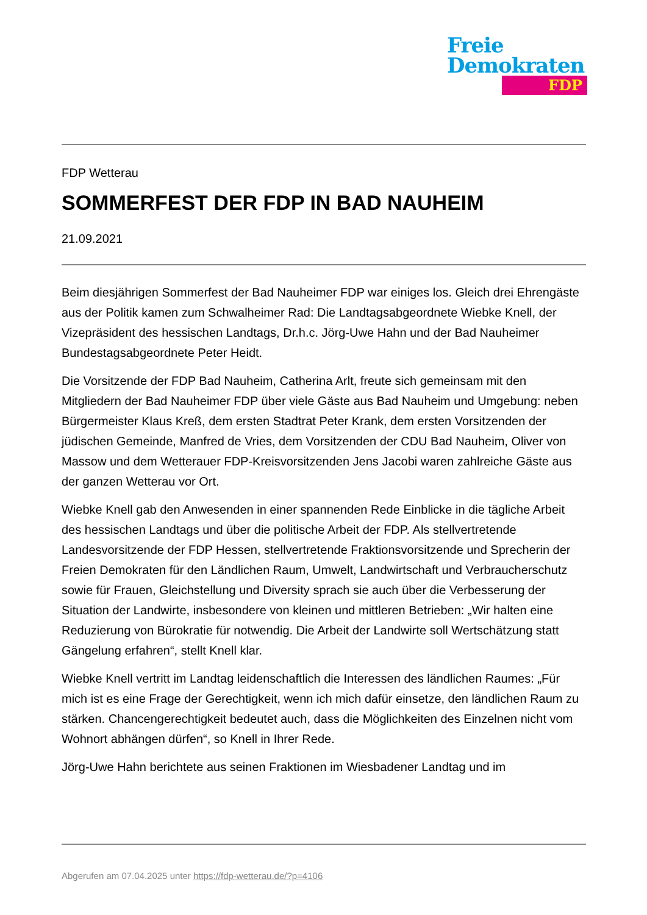Freie
Demokraten
FDP
FDP Wetterau
SOMMERFEST DER FDP IN BAD NAUHEIM
21.09.2021
Beim diesjährigen Sommerfest der Bad Nauheimer FDP war einiges los. Gleich drei Ehrengäste aus der Politik kamen zum Schwalheimer Rad: Die Landtagsabgeordnete Wiebke Knell, der Vizepräsident des hessischen Landtags, Dr.h.c. Jörg-Uwe Hahn und der Bad Nauheimer Bundestagsabgeordnete Peter Heidt.
Die Vorsitzende der FDP Bad Nauheim, Catherina Arlt, freute sich gemeinsam mit den Mitgliedern der Bad Nauheimer FDP über viele Gäste aus Bad Nauheim und Umgebung: neben Bürgermeister Klaus Kreß, dem ersten Stadtrat Peter Krank, dem ersten Vorsitzenden der jüdischen Gemeinde, Manfred de Vries, dem Vorsitzenden der CDU Bad Nauheim, Oliver von Massow und dem Wetterauer FDP-Kreisvorsitzenden Jens Jacobi waren zahlreiche Gäste aus der ganzen Wetterau vor Ort.
Wiebke Knell gab den Anwesenden in einer spannenden Rede Einblicke in die tägliche Arbeit des hessischen Landtags und über die politische Arbeit der FDP. Als stellvertretende Landesvorsitzende der FDP Hessen, stellvertretende Fraktionsvorsitzende und Sprecherin der Freien Demokraten für den Ländlichen Raum, Umwelt, Landwirtschaft und Verbraucherschutz sowie für Frauen, Gleichstellung und Diversity sprach sie auch über die Verbesserung der Situation der Landwirte, insbesondere von kleinen und mittleren Betrieben: „Wir halten eine Reduzierung von Bürokratie für notwendig. Die Arbeit der Landwirte soll Wertschätzung statt Gängelung erfahren“, stellt Knell klar.
Wiebke Knell vertritt im Landtag leidenschaftlich die Interessen des ländlichen Raumes: „Für mich ist es eine Frage der Gerechtigkeit, wenn ich mich dafür einsetze, den ländlichen Raum zu stärken. Chancengerechtigkeit bedeutet auch, dass die Möglichkeiten des Einzelnen nicht vom Wohnort abhängen dürfen“, so Knell in Ihrer Rede.
Jörg-Uwe Hahn berichtete aus seinen Fraktionen im Wiesbadener Landtag und im
Abgerufen am 07.04.2025 unter https://fdp-wetterau.de/?p=4106